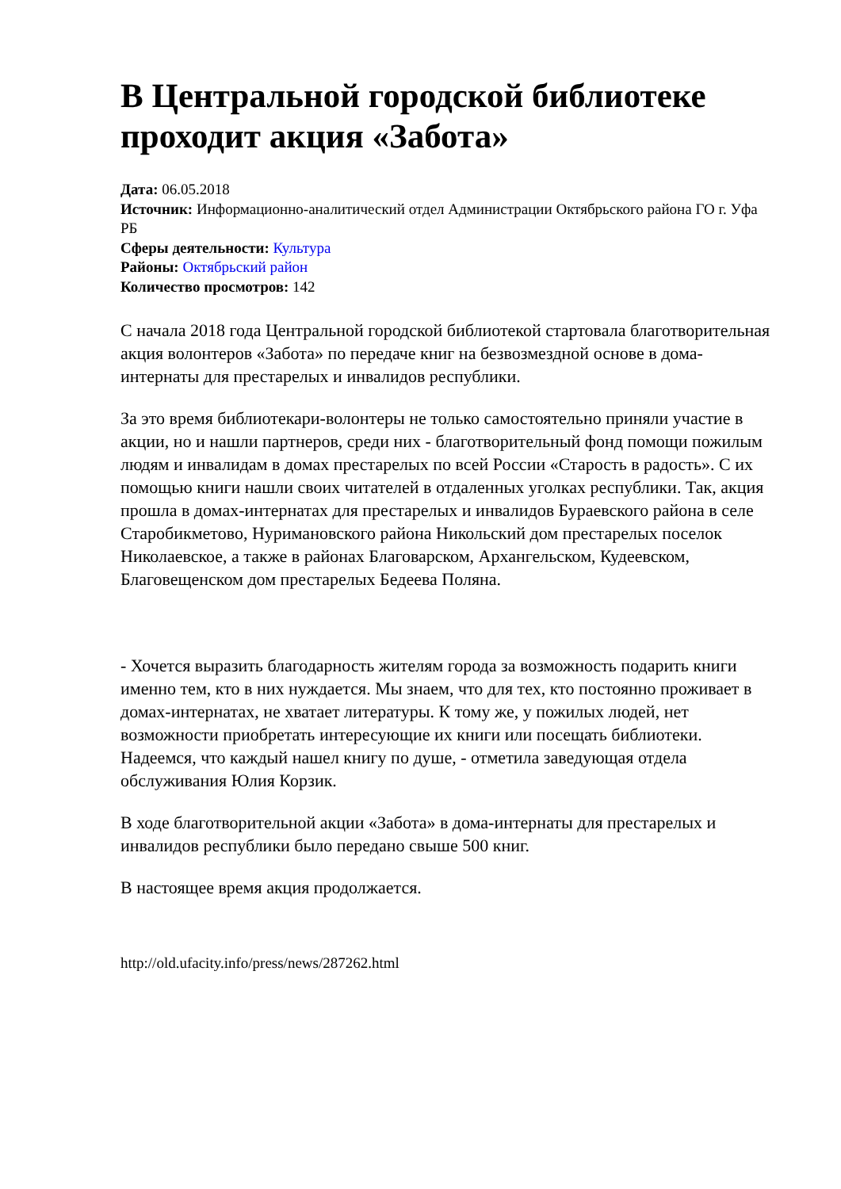В Центральной городской библиотеке проходит акция «Забота»
Дата: 06.05.2018
Источник: Информационно-аналитический отдел Администрации Октябрьского района ГО г. Уфа РБ
Сферы деятельности: Культура
Районы: Октябрьский район
Количество просмотров: 142
С начала 2018 года Центральной городской библиотекой стартовала благотворительная акция волонтеров «Забота» по передаче книг на безвозмездной основе в дома-интернаты для престарелых и инвалидов республики.
За это время библиотекари-волонтеры не только самостоятельно приняли участие в акции, но и нашли партнеров, среди них - благотворительный фонд помощи пожилым людям и инвалидам в домах престарелых по всей России «Старость в радость». С их помощью книги нашли своих читателей в отдаленных уголках республики. Так, акция прошла в домах-интернатах для престарелых и инвалидов Бураевского района в селе Старобикметово, Нуримановского района Никольский дом престарелых поселок Николаевское, а также в районах Благоварском, Архангельском, Кудеевском, Благовещенском дом престарелых Бедеева Поляна.
- Хочется выразить благодарность жителям города за возможность подарить книги именно тем, кто в них нуждается. Мы знаем, что для тех, кто постоянно проживает в домах-интернатах, не хватает литературы. К тому же, у пожилых людей, нет возможности приобретать интересующие их книги или посещать библиотеки. Надеемся, что каждый нашел книгу по душе, - отметила заведующая отдела обслуживания Юлия Корзик.
В ходе благотворительной акции «Забота» в дома-интернаты для престарелых и инвалидов республики было передано свыше 500 книг.
В настоящее время акция продолжается.
http://old.ufacity.info/press/news/287262.html